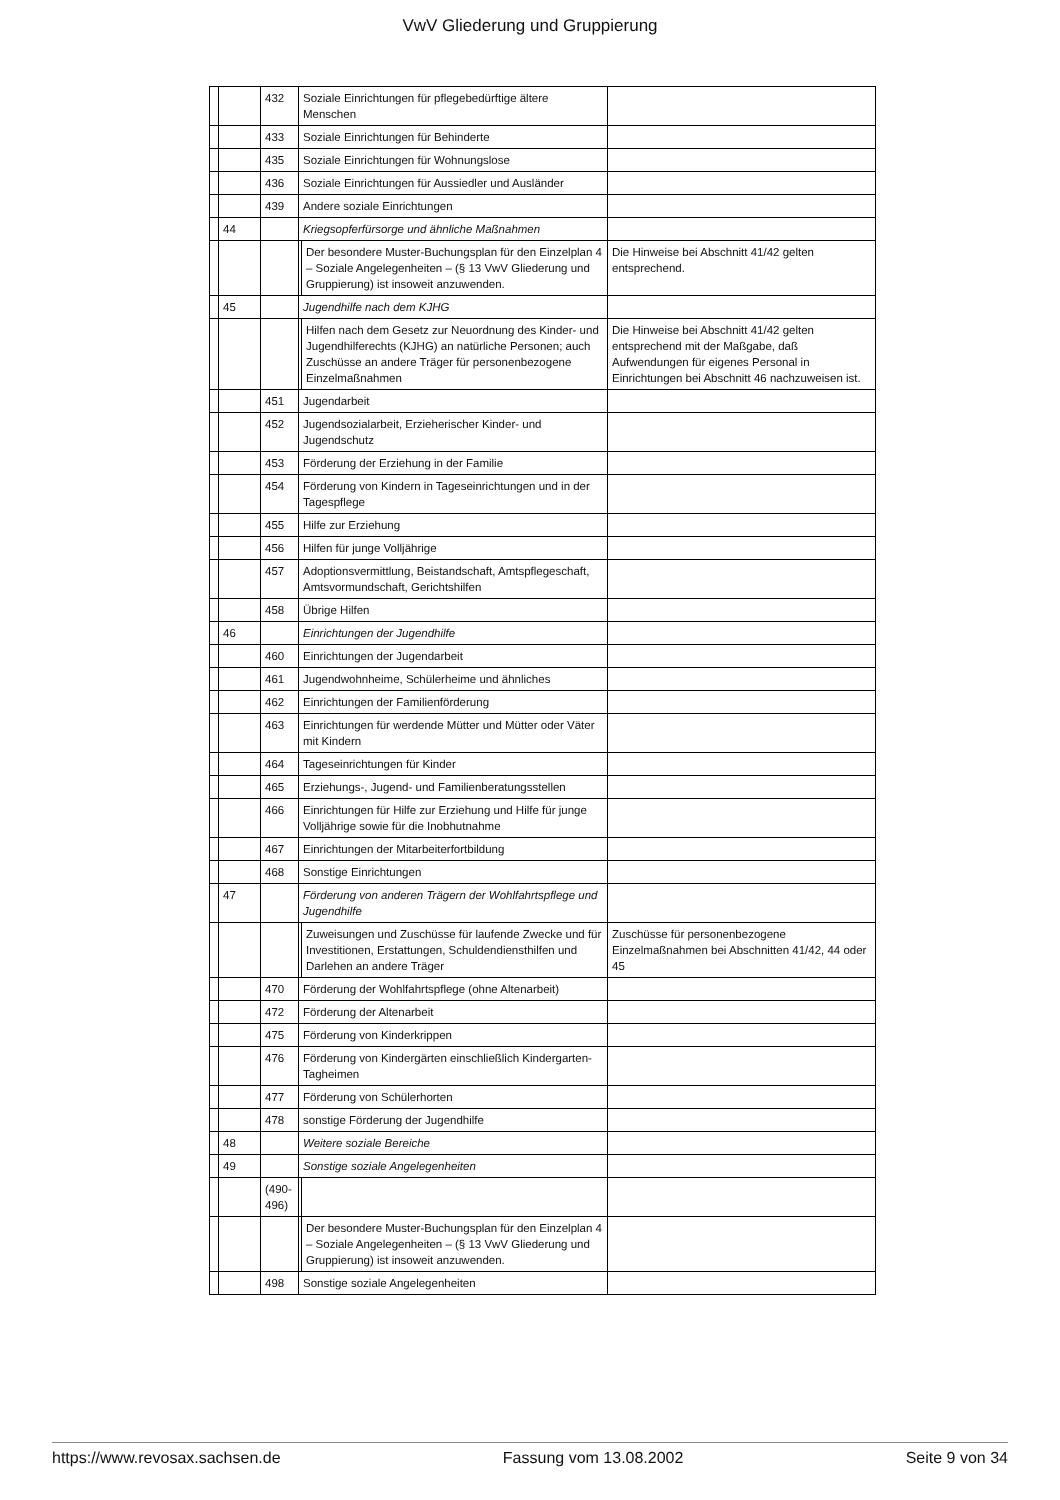VwV Gliederung und Gruppierung
| | | 432 | Soziale Einrichtungen für pflegebedürftige ältere Menschen | | |
| | | 433 | Soziale Einrichtungen für Behinderte | | |
| | | 435 | Soziale Einrichtungen für Wohnungslose | | |
| | | 436 | Soziale Einrichtungen für Aussiedler und Ausländer | | |
| | | 439 | Andere soziale Einrichtungen | | |
| | 44 | | Kriegsopferfürsorge und ähnliche Maßnahmen | | |
| | | | | Der besondere Muster-Buchungsplan für den Einzelplan 4 – Soziale Angelegenheiten – (§ 13 VwV Gliederung und Gruppierung) ist insoweit anzuwenden. | Die Hinweise bei Abschnitt 41/42 gelten entsprechend. |
| | 45 | | Jugendhilfe nach dem KJHG | | |
| | | | | Hilfen nach dem Gesetz zur Neuordnung des Kinder- und Jugendhilferechts (KJHG) an natürliche Personen; auch Zuschüsse an andere Träger für personenbezogene Einzelmaßnahmen | Die Hinweise bei Abschnitt 41/42 gelten entsprechend mit der Maßgabe, daß Aufwendungen für eigenes Personal in Einrichtungen bei Abschnitt 46 nachzuweisen ist. |
| | | 451 | Jugendarbeit | | |
| | | 452 | Jugendsozialarbeit, Erzieherischer Kinder- und Jugendschutz | | |
| | | 453 | Förderung der Erziehung in der Familie | | |
| | | 454 | Förderung von Kindern in Tageseinrichtungen und in der Tagespflege | | |
| | | 455 | Hilfe zur Erziehung | | |
| | | 456 | Hilfen für junge Volljährige | | |
| | | 457 | Adoptionsvermittlung, Beistandschaft, Amtspflegeschaft, Amtsvormundschaft, Gerichtshilfen | | |
| | | 458 | Übrige Hilfen | | |
| | 46 | | Einrichtungen der Jugendhilfe | | |
| | | 460 | Einrichtungen der Jugendarbeit | | |
| | | 461 | Jugendwohnheime, Schülerheime und ähnliches | | |
| | | 462 | Einrichtungen der Familienförderung | | |
| | | 463 | Einrichtungen für werdende Mütter und Mütter oder Väter mit Kindern | | |
| | | 464 | Tageseinrichtungen für Kinder | | |
| | | 465 | Erziehungs-, Jugend- und Familienberatungsstellen | | |
| | | 466 | Einrichtungen für Hilfe zur Erziehung und Hilfe für junge Volljährige sowie für die Inobhutnahme | | |
| | | 467 | Einrichtungen der Mitarbeiterfortbildung | | |
| | | 468 | Sonstige Einrichtungen | | |
| | 47 | | Förderung von anderen Trägern der Wohlfahrtspflege und Jugendhilfe | | |
| | | | | Zuweisungen und Zuschüsse für laufende Zwecke und für Investitionen, Erstattungen, Schuldendiensthilfen und Darlehen an andere Träger | Zuschüsse für personenbezogene Einzelmaßnahmen bei Abschnitten 41/42, 44 oder 45 |
| | | 470 | Förderung der Wohlfahrtspflege (ohne Altenarbeit) | | |
| | | 472 | Förderung der Altenarbeit | | |
| | | 475 | Förderung von Kinderkrippen | | |
| | | 476 | Förderung von Kindergärten einschließlich Kindergarten-Tagheimen | | |
| | | 477 | Förderung von Schülerhorten | | |
| | | 478 | sonstige Förderung der Jugendhilfe | | |
| | 48 | | Weitere soziale Bereiche | | |
| | 49 | | Sonstige soziale Angelegenheiten | | |
| | | (490- 496) | | | |
| | | | | Der besondere Muster-Buchungsplan für den Einzelplan 4 – Soziale Angelegenheiten – (§ 13 VwV Gliederung und Gruppierung) ist insoweit anzuwenden. | |
| | | 498 | Sonstige soziale Angelegenheiten | | |
https://www.revosax.sachsen.de Fassung vom 13.08.2002 Seite 9 von 34